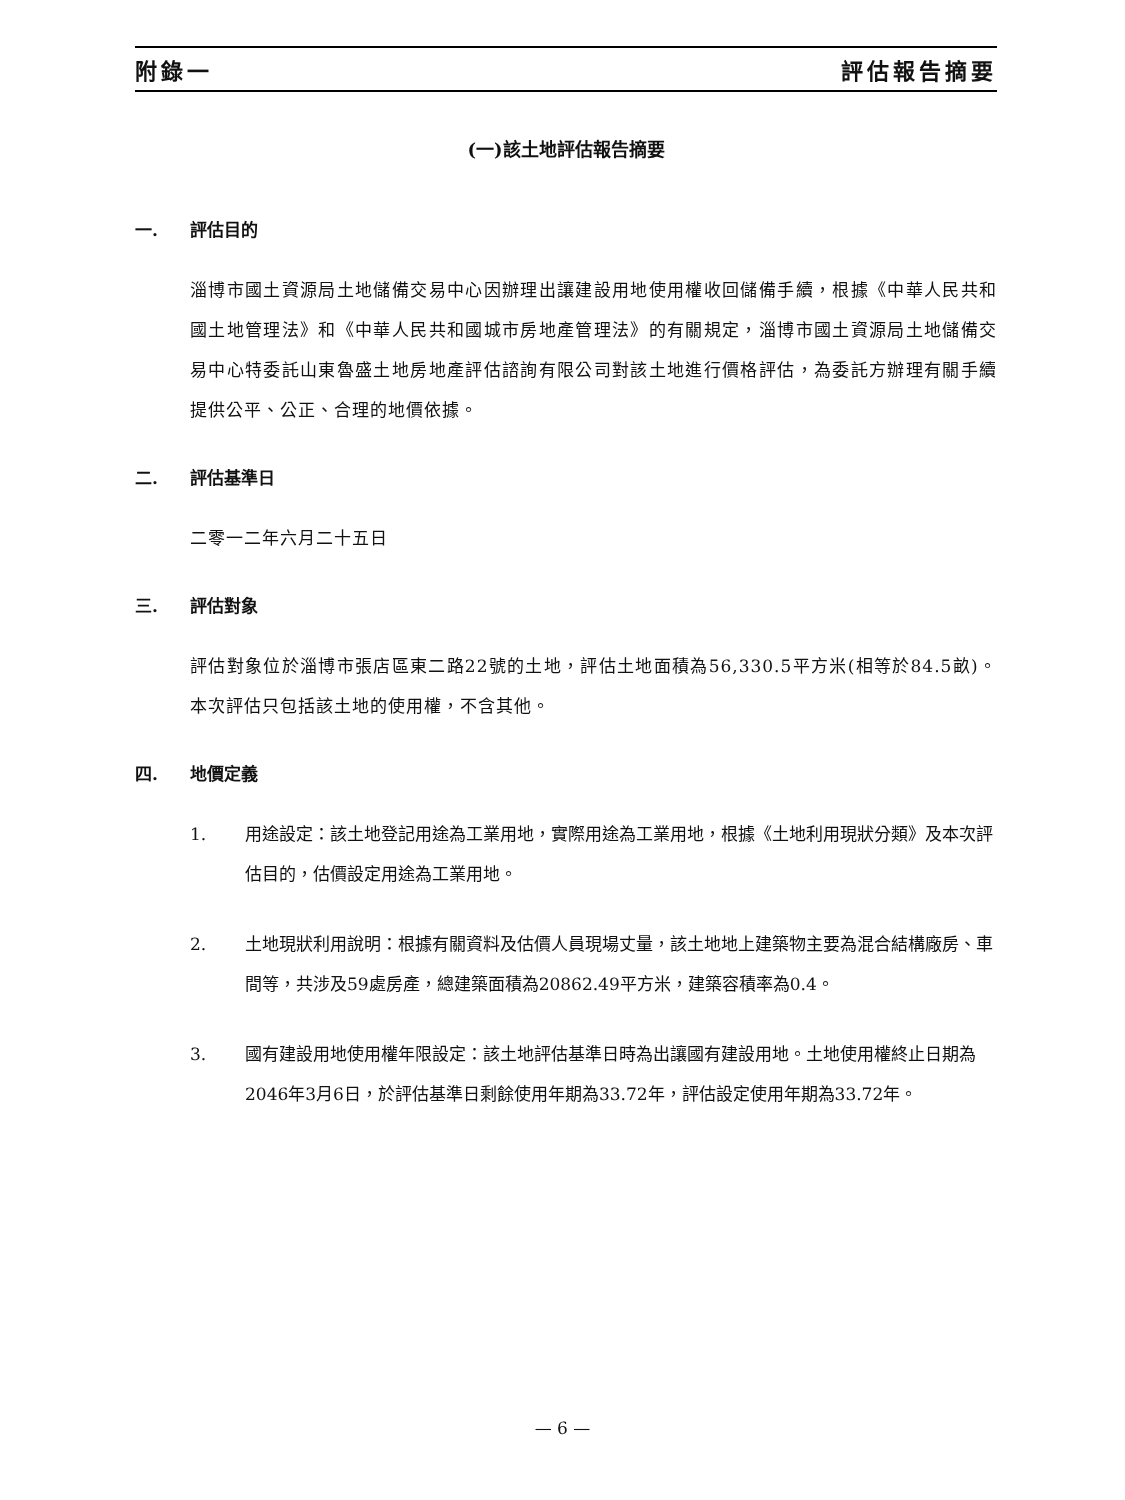附錄一 評估報告摘要
(一)該土地評估報告摘要
一. 評估目的
淄博市國土資源局土地儲備交易中心因辦理出讓建設用地使用權收回儲備手續，根據《中華人民共和國土地管理法》和《中華人民共和國城市房地產管理法》的有關規定，淄博市國土資源局土地儲備交易中心特委託山東魯盛土地房地產評估諮詢有限公司對該土地進行價格評估，為委託方辦理有關手續提供公平、公正、合理的地價依據。
二. 評估基準日
二零一二年六月二十五日
三. 評估對象
評估對象位於淄博市張店區東二路22號的土地，評估土地面積為56,330.5平方米(相等於84.5畝)。本次評估只包括該土地的使用權，不含其他。
四. 地價定義
1. 用途設定：該土地登記用途為工業用地，實際用途為工業用地，根據《土地利用現狀分類》及本次評估目的，估價設定用途為工業用地。
2. 土地現狀利用說明：根據有關資料及估價人員現場丈量，該土地地上建築物主要為混合結構廠房、車間等，共涉及59處房產，總建築面積為20862.49平方米，建築容積率為0.4。
3. 國有建設用地使用權年限設定：該土地評估基準日時為出讓國有建設用地。土地使用權終止日期為2046年3月6日，於評估基準日剩餘使用年期為33.72年，評估設定使用年期為33.72年。
— 6 —